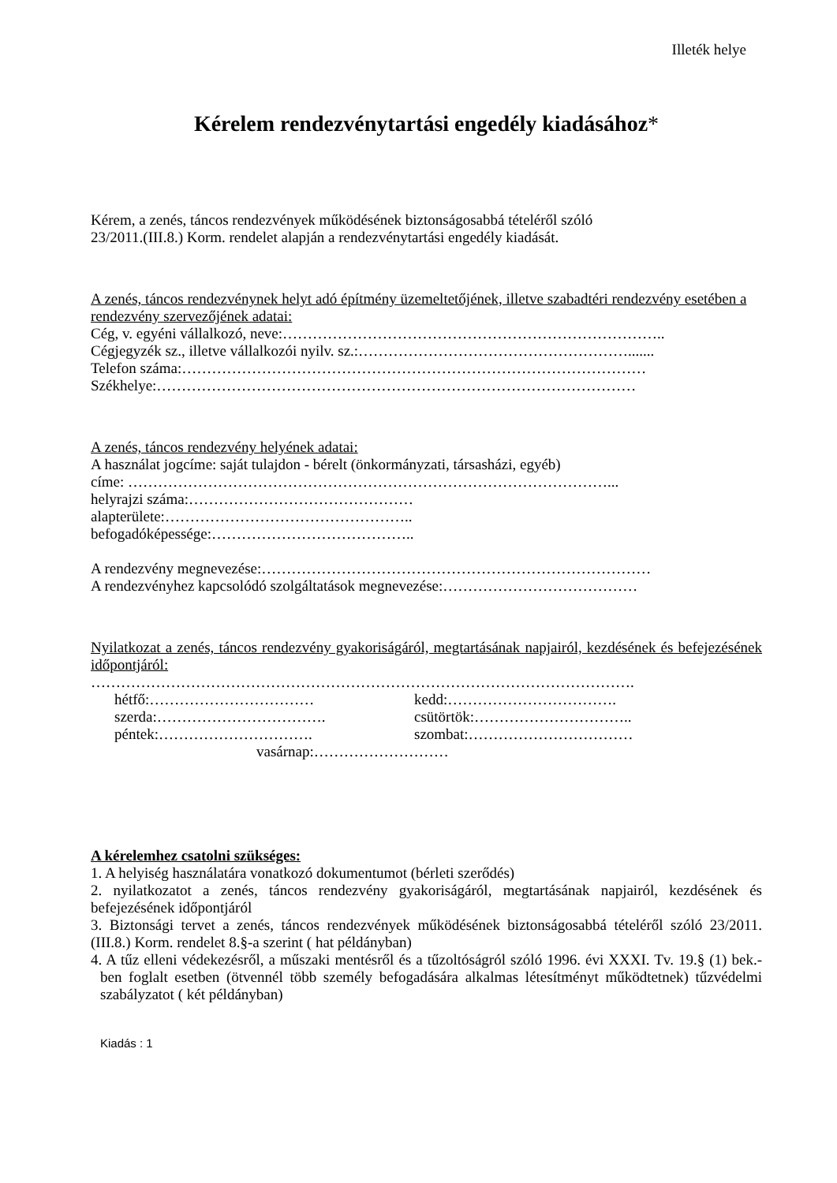Illeték helye
Kérelem rendezvénytartási engedély kiadásához*
Kérem, a zenés, táncos rendezvények működésének biztonságosabbá tételéről szóló
23/2011.(III.8.) Korm. rendelet alapján a rendezvénytartási engedély kiadását.
A zenés, táncos rendezvénynek helyt adó építmény üzemeltetőjének, illetve szabadtéri rendezvény esetében a rendezvény szervezőjének adatai:
Cég, v. egyéni vállalkozó, neve:…………………………………………………………………..
Cégjegyzék sz., illetve vállalkozói nyilv. sz.:……………………………………………….......
Telefon száma:…………………………………………………………………………………
Székhelye:……………………………………………………………………………………
A zenés, táncos rendezvény helyének adatai:
A használat jogcíme: saját tulajdon - bérelt (önkormányzati, társasházi, egyéb)
címe: ……………………………………………………………………………………...
helyrajzi száma:………………………………………
alapterülete:…………………………………………..
befogadóképessége:…………………………………..
A rendezvény megnevezése:……………………………………………………………………
A rendezvényhez kapcsolódó szolgáltatások megnevezése:…………………………………
Nyilatkozat a zenés, táncos rendezvény gyakoriságáról, megtartásának napjairól, kezdésének és befejezésének időpontjáról:
……………………………………………………………………………………………….
hétfő:……………………………
kedd:…………………………….
szerda:…………………………….
csütörtök:…………………………..
péntek:………………………….
szombat:……………………………
vasárnap:………………………
A kérelemhez csatolni szükséges:
1. A helyiség használatára vonatkozó dokumentumot (bérleti szerődés)
2. nyilatkozatot a zenés, táncos rendezvény gyakoriságáról, megtartásának napjairól, kezdésének és befejezésének időpontjáról
3. Biztonsági tervet a zenés, táncos rendezvények működésének biztonságosabbá tételéről szóló 23/2011. (III.8.) Korm. rendelet 8.§-a szerint ( hat példányban)
4. A tűz elleni védekezésről, a műszaki mentésről és a tűzoltóságról szóló 1996. évi XXXI. Tv. 19.§ (1) bek.-ben foglalt esetben (ötvennél több személy befogadására alkalmas létesítményt működtetnek) tűzvédelmi szabályzatot ( két példányban)
Kiadás : 1